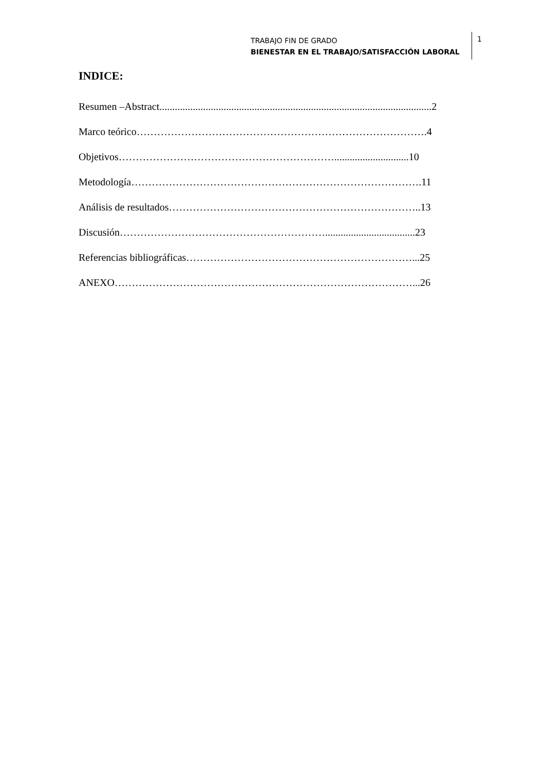TRABAJO FIN DE GRADO
BIENESTAR EN EL TRABAJO/SATISFACCIÓN LABORAL
1
INDICE:
Resumen –Abstract..........................................................................................................2
Marco teórico………………………………………………………………………….4
Objetivos……………………………………………………….............................10
Metodología………………………………………………………………………….11
Análisis de resultados………………………………………………………………..13
Discusión……………………………………………………...................................23
Referencias bibliográficas…………………………………………………………...25
ANEXO……………………………………………………………………………...26